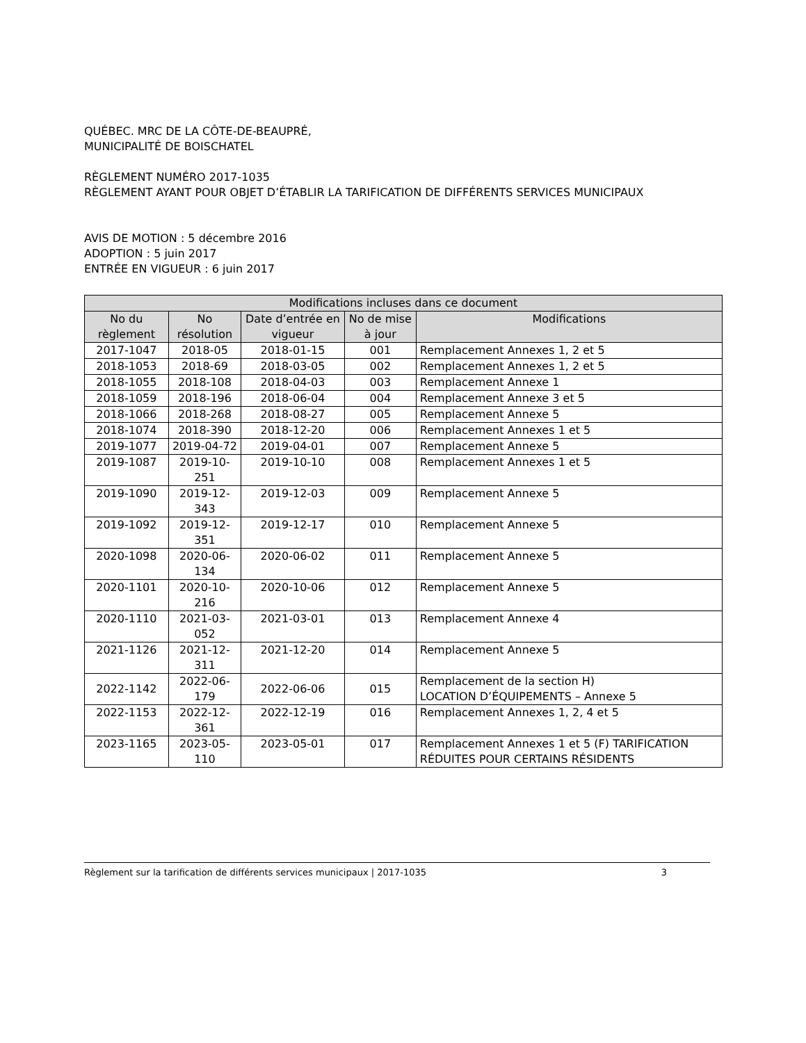QUÉBEC. MRC DE LA CÔTE-DE-BEAUPRÉ,
MUNICIPALITÉ DE BOISCHATEL
RÈGLEMENT NUMÉRO 2017-1035
RÈGLEMENT AYANT POUR OBJET D’ÉTABLIR LA TARIFICATION DE DIFFÉRENTS SERVICES MUNICIPAUX
AVIS DE MOTION : 5 décembre 2016
ADOPTION : 5 juin 2017
ENTRÉE EN VIGUEUR : 6 juin 2017
| Modifications incluses dans ce document | | | | |
| --- | --- | --- | --- | --- |
| No du règlement | No résolution | Date d’entrée en vigueur | No de mise à jour | Modifications |
| 2017-1047 | 2018-05 | 2018-01-15 | 001 | Remplacement Annexes 1, 2 et 5 |
| 2018-1053 | 2018-69 | 2018-03-05 | 002 | Remplacement Annexes 1, 2 et 5 |
| 2018-1055 | 2018-108 | 2018-04-03 | 003 | Remplacement Annexe 1 |
| 2018-1059 | 2018-196 | 2018-06-04 | 004 | Remplacement Annexe 3 et 5 |
| 2018-1066 | 2018-268 | 2018-08-27 | 005 | Remplacement Annexe 5 |
| 2018-1074 | 2018-390 | 2018-12-20 | 006 | Remplacement Annexes 1 et 5 |
| 2019-1077 | 2019-04-72 | 2019-04-01 | 007 | Remplacement Annexe 5 |
| 2019-1087 | 2019-10-251 | 2019-10-10 | 008 | Remplacement Annexes 1 et 5 |
| 2019-1090 | 2019-12-343 | 2019-12-03 | 009 | Remplacement Annexe 5 |
| 2019-1092 | 2019-12-351 | 2019-12-17 | 010 | Remplacement Annexe 5 |
| 2020-1098 | 2020-06-134 | 2020-06-02 | 011 | Remplacement Annexe 5 |
| 2020-1101 | 2020-10-216 | 2020-10-06 | 012 | Remplacement Annexe 5 |
| 2020-1110 | 2021-03-052 | 2021-03-01 | 013 | Remplacement Annexe 4 |
| 2021-1126 | 2021-12-311 | 2021-12-20 | 014 | Remplacement Annexe 5 |
| 2022-1142 | 2022-06-179 | 2022-06-06 | 015 | Remplacement de la section H) LOCATION D’ÉQUIPEMENTS – Annexe 5 |
| 2022-1153 | 2022-12-361 | 2022-12-19 | 016 | Remplacement Annexes 1, 2, 4 et 5 |
| 2023-1165 | 2023-05-110 | 2023-05-01 | 017 | Remplacement Annexes 1 et 5 (F) TARIFICATION RÉDUITES POUR CERTAINS RÉSIDENTS |
Règlement sur la tarification de différents services municipaux | 2017-1035 3